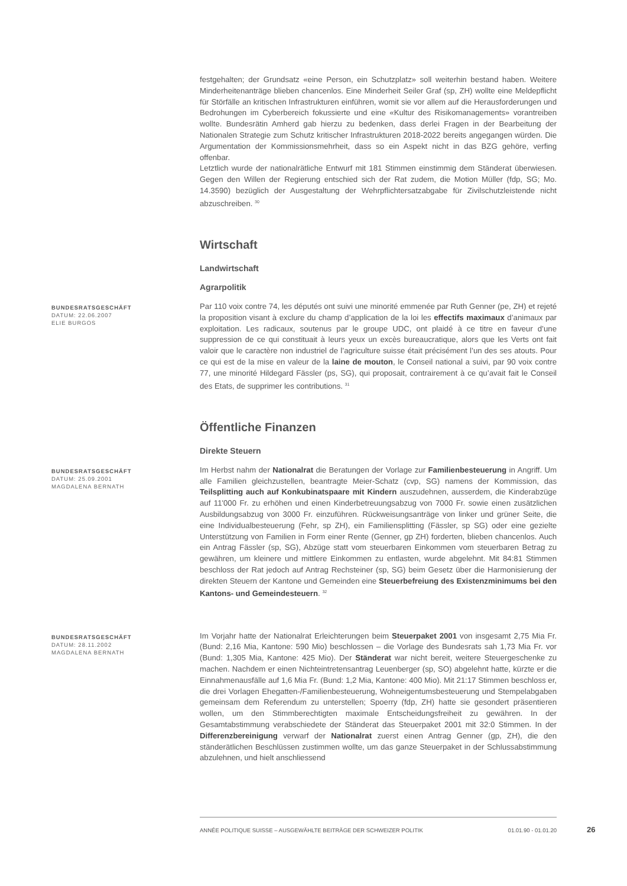festgehalten; der Grundsatz «eine Person, ein Schutzplatz» soll weiterhin bestand haben. Weitere Minderheitenanträge blieben chancenlos. Eine Minderheit Seiler Graf (sp, ZH) wollte eine Meldepflicht für Störfälle an kritischen Infrastrukturen einführen, womit sie vor allem auf die Herausforderungen und Bedrohungen im Cyberbereich fokussierte und eine «Kultur des Risikomanagements» vorantreiben wollte. Bundesrätin Amherd gab hierzu zu bedenken, dass derlei Fragen in der Bearbeitung der Nationalen Strategie zum Schutz kritischer Infrastrukturen 2018-2022 bereits angegangen würden. Die Argumentation der Kommissionsmehrheit, dass so ein Aspekt nicht in das BZG gehöre, verfing offenbar.
Letztlich wurde der nationalrätliche Entwurf mit 181 Stimmen einstimmig dem Ständerat überwiesen. Gegen den Willen der Regierung entschied sich der Rat zudem, die Motion Müller (fdp, SG; Mo. 14.3590) bezüglich der Ausgestaltung der Wehrpflichtersatzabgabe für Zivilschutzleistende nicht abzuschreiben. <sup>30</sup>
Wirtschaft
Landwirtschaft
Agrarpolitik
BUNDESRATSGESCHÄFT
DATUM: 22.06.2007
ELIE BURGOS
Par 110 voix contre 74, les députés ont suivi une minorité emmenée par Ruth Genner (pe, ZH) et rejeté la proposition visant à exclure du champ d’application de la loi les effectifs maximaux d’animaux par exploitation. Les radicaux, soutenus par le groupe UDC, ont plaidé à ce titre en faveur d’une suppression de ce qui constituait à leurs yeux un excès bureaucratique, alors que les Verts ont fait valoir que le caractère non industriel de l’agriculture suisse était précisément l’un des ses atouts. Pour ce qui est de la mise en valeur de la laine de mouton, le Conseil national a suivi, par 90 voix contre 77, une minorité Hildegard Fässler (ps, SG), qui proposait, contrairement à ce qu’avait fait le Conseil des Etats, de supprimer les contributions. <sup>31</sup>
Öffentliche Finanzen
Direkte Steuern
BUNDESRATSGESCHÄFT
DATUM: 25.09.2001
MAGDALENA BERNATH
Im Herbst nahm der Nationalrat die Beratungen der Vorlage zur Familienbesteuerung in Angriff. Um alle Familien gleichzustellen, beantragte Meier-Schatz (cvp, SG) namens der Kommission, das Teilsplitting auch auf Konkubinatspaare mit Kindern auszudehnen, ausserdem, die Kinderabzüge auf 11'000 Fr. zu erhöhen und einen Kinderbetreuungsabzug von 7000 Fr. sowie einen zusätzlichen Ausbildungsabzug von 3000 Fr. einzuführen. Rückweisungsanträge von linker und grüner Seite, die eine Individualbesteuerung (Fehr, sp ZH), ein Familiensplitting (Fässler, sp SG) oder eine gezielte Unterstützung von Familien in Form einer Rente (Genner, gp ZH) forderten, blieben chancenlos. Auch ein Antrag Fässler (sp, SG), Abzüge statt vom steuerbaren Einkommen vom steuerbaren Betrag zu gewähren, um kleinere und mittlere Einkommen zu entlasten, wurde abgelehnt. Mit 84:81 Stimmen beschloss der Rat jedoch auf Antrag Rechsteiner (sp, SG) beim Gesetz über die Harmonisierung der direkten Steuern der Kantone und Gemeinden eine Steuerbefreiung des Existenzminimums bei den Kantons- und Gemeindesteuern. <sup>32</sup>
BUNDESRATSGESCHÄFT
DATUM: 28.11.2002
MAGDALENA BERNATH
Im Vorjahr hatte der Nationalrat Erleichterungen beim Steuerpaket 2001 von insgesamt 2,75 Mia Fr. (Bund: 2,16 Mia, Kantone: 590 Mio) beschlossen – die Vorlage des Bundesrats sah 1,73 Mia Fr. vor (Bund: 1,305 Mia, Kantone: 425 Mio). Der Ständerat war nicht bereit, weitere Steuergeschenke zu machen. Nachdem er einen Nichteintretensantrag Leuenberger (sp, SO) abgelehnt hatte, kürzte er die Einnahmenausfälle auf 1,6 Mia Fr. (Bund: 1,2 Mia, Kantone: 400 Mio). Mit 21:17 Stimmen beschloss er, die drei Vorlagen Ehegatten-/Familienbesteuerung, Wohneigentumsbesteuerung und Stempelabgaben gemeinsam dem Referendum zu unterstellen; Spoerry (fdp, ZH) hatte sie gesondert präsentieren wollen, um den Stimmberechtigten maximale Entscheidungsfreiheit zu gewähren. In der Gesamtabstimmung verabschiedete der Ständerat das Steuerpaket 2001 mit 32:0 Stimmen. In der Differenzbereinigung verwarf der Nationalrat zuerst einen Antrag Genner (gp, ZH), die den ständerätlichen Beschlüssen zustimmen wollte, um das ganze Steuerpaket in der Schlussabstimmung abzulehnen, und hielt anschliessend
ANNÉE POLITIQUE SUISSE – AUSGEWÄHLTE BEITRÄGE DER SCHWEIZER POLITIK 01.01.90 - 01.01.20
26